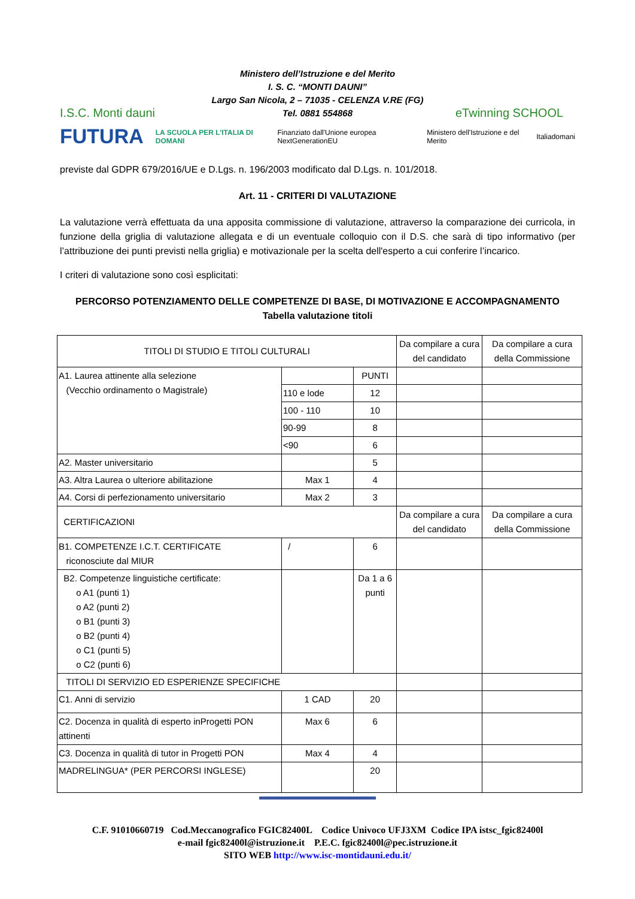I.S.C. Monti dauni
Ministero dell’Istruzione e del Merito
I. S. C. “MONTI DAUNI”
Largo San Nicola, 2 – 71035 - CELENZA V.RE (FG)
Tel. 0881 554868
eTwinning SCHOOL
FUTURA LA SCUOLA PER L’ITALIA DI DOMANI Finanziato dall'Unione europea NextGenerationEU Ministero dell'Istruzione e del Merito Italiadomani
previste dal GDPR 679/2016/UE e D.Lgs. n. 196/2003 modificato dal D.Lgs. n. 101/2018.
Art. 11 - CRITERI DI VALUTAZIONE
La valutazione verrà effettuata da una apposita commissione di valutazione, attraverso la comparazione dei curricola, in funzione della griglia di valutazione allegata e di un eventuale colloquio con il D.S. che sarà di tipo informativo (per l’attribuzione dei punti previsti nella griglia) e motivazionale per la scelta dell'esperto a cui conferire l’incarico.
I criteri di valutazione sono così esplicitati:
PERCORSO POTENZIAMENTO DELLE COMPETENZE DI BASE, DI MOTIVAZIONE E ACCOMPAGNAMENTO
Tabella valutazione titoli
| TITOLI DI STUDIO E TITOLI CULTURALI | | | Da compilare a cura del candidato | Da compilare a cura della Commissione |
| A1. Laurea attinente alla selezione (Vecchio ordinamento o Magistrale) | | PUNTI | | |
| | 110 e lode | 12 | | |
| | 100 - 110 | 10 | | |
| | 90-99 | 8 | | |
| | <90 | 6 | | |
| A2. Master universitario | | 5 | | |
| A3. Altra Laurea o ulteriore abilitazione | Max 1 | 4 | | |
| A4. Corsi di perfezionamento universitario | Max 2 | 3 | | |
| CERTIFICAZIONI | | | Da compilare a cura del candidato | Da compilare a cura della Commissione |
| B1. COMPETENZE I.C.T. CERTIFICATE riconosciute dal MIUR | / | 6 | | |
| B2. Competenze linguistiche certificate: o A1 (punti 1) o A2 (punti 2) o B1 (punti 3) o B2 (punti 4) o C1 (punti 5) o C2 (punti 6) | | Da 1 a 6 punti | | |
| TITOLI DI SERVIZIO ED ESPERIENZE SPECIFICHE | | | | |
| C1. Anni di servizio | 1 CAD | 20 | | |
| C2. Docenza in qualità di esperto inProgetti PON attinenti | Max 6 | 6 | | |
| C3. Docenza in qualità di tutor in Progetti PON | Max 4 | 4 | | |
| MADRELINGUA* (PER PERCORSI INGLESE) | | 20 | | |
C.F. 91010660719 Cod.Meccanografico FGIC82400L Codice Univoco UFJ3XM Codice IPA istsc_fgic82400l
e-mail fgic82400l@istruzione.it P.E.C. fgic82400l@pec.istruzione.it
SITO WEB http://www.isc-montidauni.edu.it/